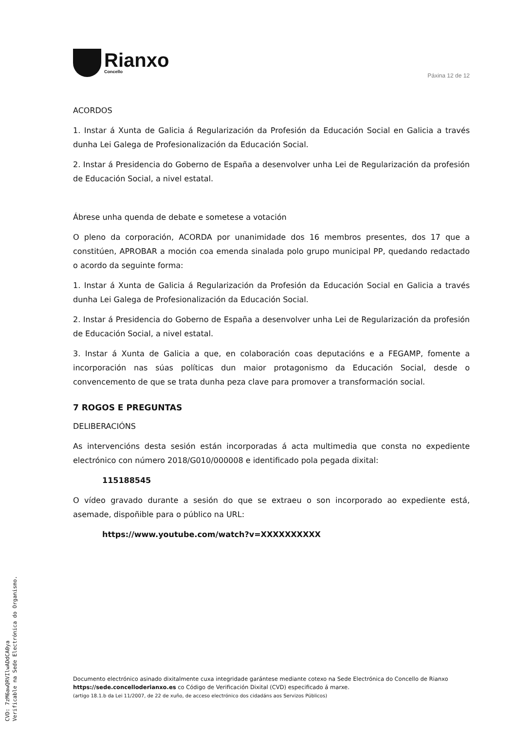Rianxo
Concello
Páxina 12 de 12
ACORDOS
1. Instar á Xunta de Galicia á Regularización da Profesión da Educación Social en Galicia a través dunha Lei Galega de Profesionalización da Educación Social.
2. Instar á Presidencia do Goberno de España a desenvolver unha Lei de Regularización da profesión de Educación Social, a nivel estatal.
Ábrese unha quenda de debate e sometese a votación
O pleno da corporación, ACORDA por unanimidade dos 16 membros presentes, dos 17 que a constitúen, APROBAR a moción coa emenda sinalada polo grupo municipal PP, quedando redactado o acordo da seguinte forma:
1. Instar á Xunta de Galicia á Regularización da Profesión da Educación Social en Galicia a través dunha Lei Galega de Profesionalización da Educación Social.
2. Instar á Presidencia do Goberno de España a desenvolver unha Lei de Regularización da profesión de Educación Social, a nivel estatal.
3. Instar á Xunta de Galicia a que, en colaboración coas deputacións e a FEGAMP, fomente a incorporación nas súas políticas dun maior protagonismo da Educación Social, desde o convencemento de que se trata dunha peza clave para promover a transformación social.
7 ROGOS E PREGUNTAS
DELIBERACIÓNS
As intervencións desta sesión están incorporadas á acta multimedia que consta no expediente electrónico con número 2018/G010/000008 e identificado pola pegada dixital:
115188545
O vídeo gravado durante a sesión do que se extraeu o son incorporado ao expediente está, asemade, dispoñible para o público na URL:
https://www.youtube.com/watch?v=XXXXXXXXXX
Documento electrónico asinado dixitalmente cuxa integridade garántese mediante cotexo na Sede Electrónica do Concello de Rianxo https://sede.concelloderianxo.es co Código de Verificación Dixital (CVD) especificado á marxe.
(artigo 18.1.b da Lei 11/2007, de 22 de xuño, de acceso electrónico dos cidadáns aos Servizos Públicos)
CVD: 7zM6awQRVIlwADdCA0ya
Verificable na Sede Electrónica do Organismo.